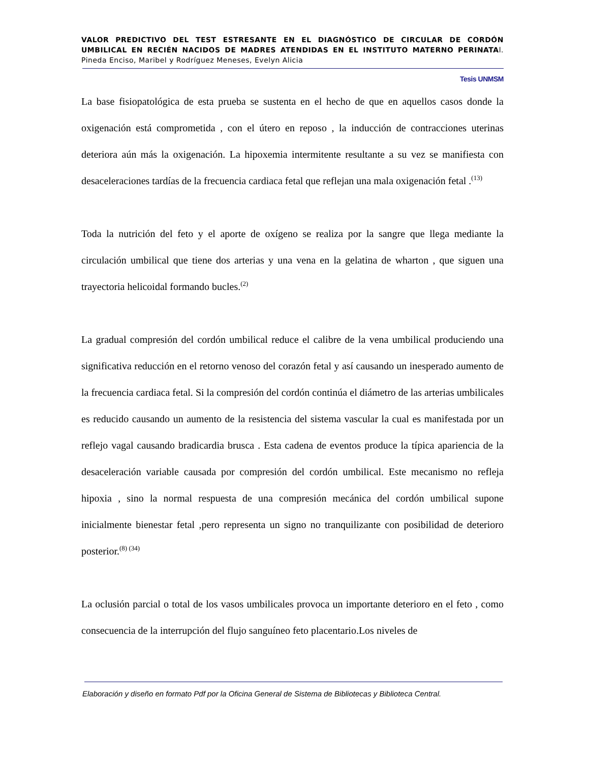VALOR PREDICTIVO DEL TEST ESTRESANTE EN EL DIAGNÓSTICO DE CIRCULAR DE CORDÓN UMBILICAL EN RECIÉN NACIDOS DE MADRES ATENDIDAS EN EL INSTITUTO MATERNO PERINATAl. Pineda Enciso, Maribel y Rodríguez Meneses, Evelyn Alicia
Tesis UNMSM
La base fisiopatológica de esta prueba se sustenta en el hecho de que en aquellos casos donde la oxigenación está comprometida , con el útero en reposo , la inducción de contracciones uterinas deteriora aún más la oxigenación. La hipoxemia intermitente resultante a su vez se manifiesta con desaceleraciones tardías de la frecuencia cardiaca fetal que reflejan una mala oxigenación fetal .<sup>(13)</sup>
Toda la nutrición del feto y el aporte de oxígeno se realiza por la sangre que llega mediante la circulación umbilical que tiene dos arterias y una vena en la gelatina de wharton , que siguen una trayectoria helicoidal formando bucles.<sup>(2)</sup>
La gradual compresión del cordón umbilical reduce el calibre de la vena umbilical produciendo una significativa reducción en el retorno venoso del corazón fetal y así causando un inesperado aumento de la frecuencia cardiaca fetal. Si la compresión del cordón continúa el diámetro de las arterias umbilicales es reducido causando un aumento de la resistencia del sistema vascular la cual es manifestada por un reflejo vagal causando bradicardia brusca . Esta cadena de eventos produce la típica apariencia de la desaceleración variable causada por compresión del cordón umbilical. Este mecanismo no refleja hipoxia , sino la normal respuesta de una compresión mecánica del cordón umbilical supone inicialmente bienestar fetal ,pero representa un signo no tranquilizante con posibilidad de deterioro posterior.<sup>(8) (34)</sup>
La oclusión parcial o total de los vasos umbilicales provoca un importante deterioro en el feto , como consecuencia de la interrupción del flujo sanguíneo feto placentario.Los niveles de
Elaboración y diseño en formato Pdf por la Oficina General de Sistema de Bibliotecas y Biblioteca Central.